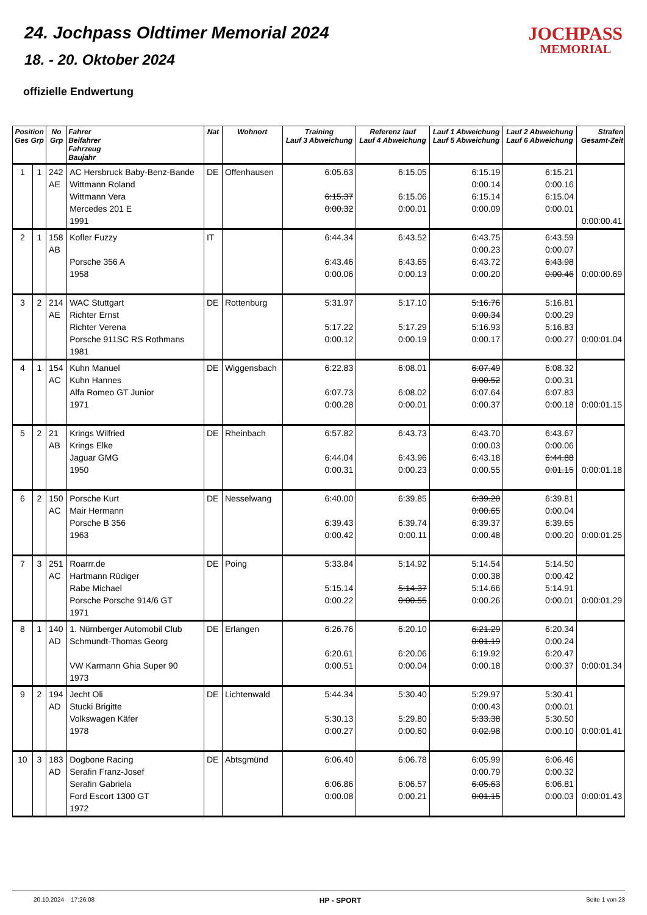24. Jochpass Oldtimer Memorial 2024
18. - 20. Oktober 2024
JOCHPASS
MEMORIAL
offizielle Endwertung
| Position Ges Grp | | No Grp | Fahrer Beifahrer Fahrzeug Baujahr | Nat | Wohnort | Training Lauf 3 Abweichung | Referenz lauf Lauf 4 Abweichung | Lauf 1 Abweichung Lauf 5 Abweichung | Lauf 2 Abweichung Lauf 6 Abweichung | Strafen Gesamt-Zeit |
| --- | --- | --- | --- | --- | --- | --- | --- | --- | --- | --- |
| 1 | 1 | 242 AE | AC Hersbruck Baby-Benz-Bande Wittmann Roland Wittmann Vera Mercedes 201 E 1991 | DE | Offenhausen | 6:05.63 6:15.37 0:00.32 | 6:15.05 6:15.06 0:00.01 | 6:15.19 0:00.14 6:15.14 0:00.09 | 6:15.21 0:00.16 6:15.04 0:00.01 | 0:00:00.41 |
| 2 | 1 | 158 AB | Kofler Fuzzy Porsche 356 A 1958 | IT | | 6:44.34 6:43.46 0:00.06 | 6:43.52 6:43.65 0:00.13 | 6:43.75 0:00.23 6:43.72 0:00.20 | 6:43.59 0:00.07 6:43.98 0:00.46 | 0:00:00.69 |
| 3 | 2 | 214 AE | WAC Stuttgart Richter Ernst Richter Verena Porsche 911SC RS Rothmans 1981 | DE | Rottenburg | 5:31.97 5:17.22 0:00.12 | 5:17.10 5:17.29 0:00.19 | 5:16.76 0:00.34 5:16.93 0:00.17 | 5:16.81 0:00.29 5:16.83 0:00.27 | 0:00:01.04 |
| 4 | 1 | 154 AC | Kuhn Manuel Kuhn Hannes Alfa Romeo GT Junior 1971 | DE | Wiggensbach | 6:22.83 6:07.73 0:00.28 | 6:08.01 6:08.02 0:00.01 | 6:07.49 0:00.52 6:07.64 0:00.37 | 6:08.32 0:00.31 6:07.83 0:00.18 | 0:00:01.15 |
| 5 | 2 | 21 AB | Krings Wilfried Krings Elke Jaguar GMG 1950 | DE | Rheinbach | 6:57.82 6:44.04 0:00.31 | 6:43.73 6:43.96 0:00.23 | 6:43.70 0:00.03 6:43.18 0:00.55 | 6:43.67 0:00.06 6:44.88 0:01.15 | 0:00:01.18 |
| 6 | 2 | 150 AC | Porsche Kurt Mair Hermann Porsche B 356 1963 | DE | Nesselwang | 6:40.00 6:39.43 0:00.42 | 6:39.85 6:39.74 0:00.11 | 6:39.20 0:00.65 6:39.37 0:00.48 | 6:39.81 0:00.04 6:39.65 0:00.20 | 0:00:01.25 |
| 7 | 3 | 251 AC | Roarrr.de Hartmann Rüdiger Rabe Michael Porsche Porsche 914/6 GT 1971 | DE | Poing | 5:33.84 5:15.14 0:00.22 | 5:14.92 5:14.37 0:00.55 | 5:14.54 0:00.38 5:14.66 0:00.26 | 5:14.50 0:00.42 5:14.91 0:00.01 | 0:00:01.29 |
| 8 | 1 | 140 AD | 1. Nürnberger Automobil Club Schmundt-Thomas Georg VW Karmann Ghia Super 90 1973 | DE | Erlangen | 6:26.76 6:20.61 0:00.51 | 6:20.10 6:20.06 0:00.04 | 6:21.29 0:01.19 6:19.92 0:00.18 | 6:20.34 0:00.24 6:20.47 0:00.37 | 0:00:01.34 |
| 9 | 2 | 194 AD | Jecht Oli Stucki Brigitte Volkswagen Käfer 1978 | DE | Lichtenwald | 5:44.34 5:30.13 0:00.27 | 5:30.40 5:29.80 0:00.60 | 5:29.97 0:00.43 5:33.38 0:02.98 | 5:30.41 0:00.01 5:30.50 0:00.10 | 0:00:01.41 |
| 10 | 3 | 183 AD | Dogbone Racing Serafin Franz-Josef Serafin Gabriela Ford Escort 1300 GT 1972 | DE | Abtsgmünd | 6:06.40 6:06.86 0:00.08 | 6:06.78 6:06.57 0:00.21 | 6:05.99 0:00.79 6:05.63 0:01.15 | 6:06.46 0:00.32 6:06.81 0:00.03 | 0:00:01.43 |
20.10.2024 17:26:08 HP - SPORT Seite 1 von 23